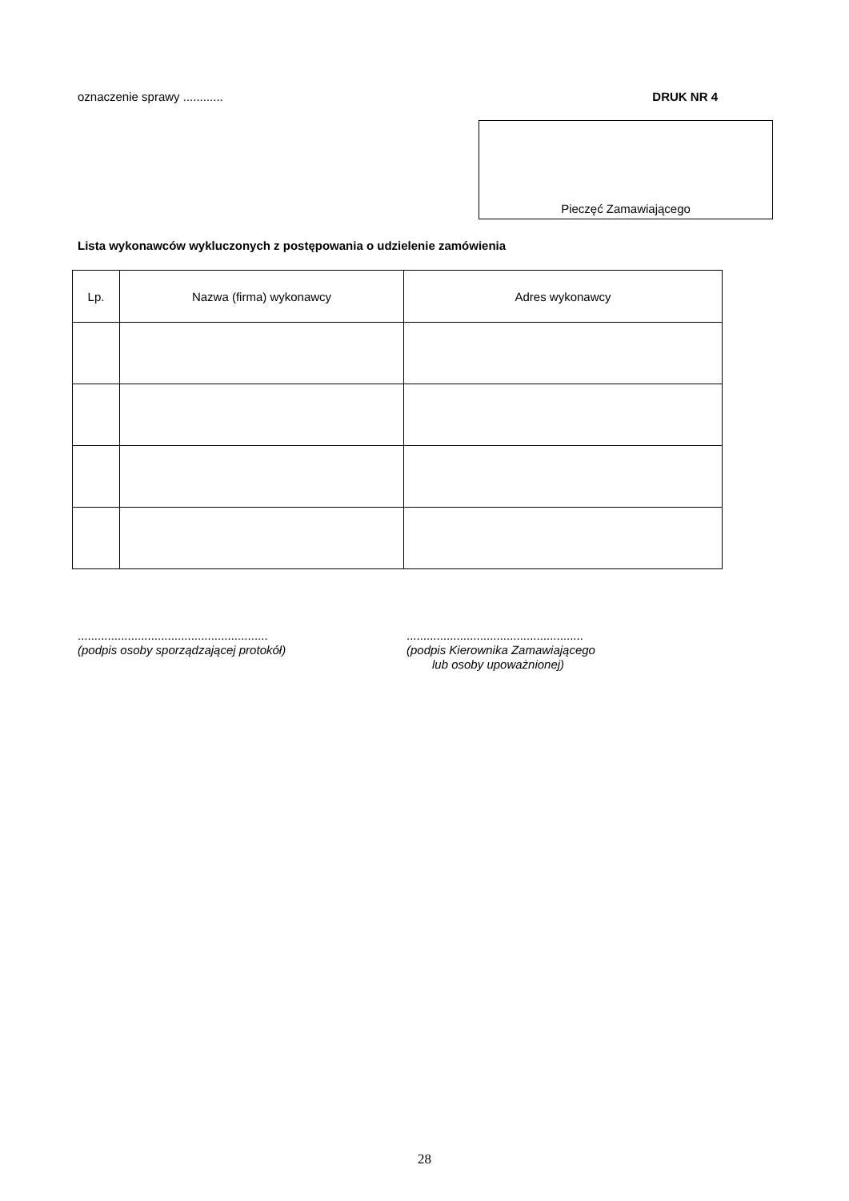oznaczenie sprawy ............ DRUK NR 4
Pieczęć Zamawiającego
Lista wykonawców wykluczonych z postępowania o udzielenie zamówienia
| Lp. | Nazwa (firma) wykonawcy | Adres wykonawcy |
| --- | --- | --- |
.........................................................
(podpis osoby sporządzającej protokół)
.....................................................
(podpis Kierownika Zamawiającego
lub osoby upoważnionej)
28